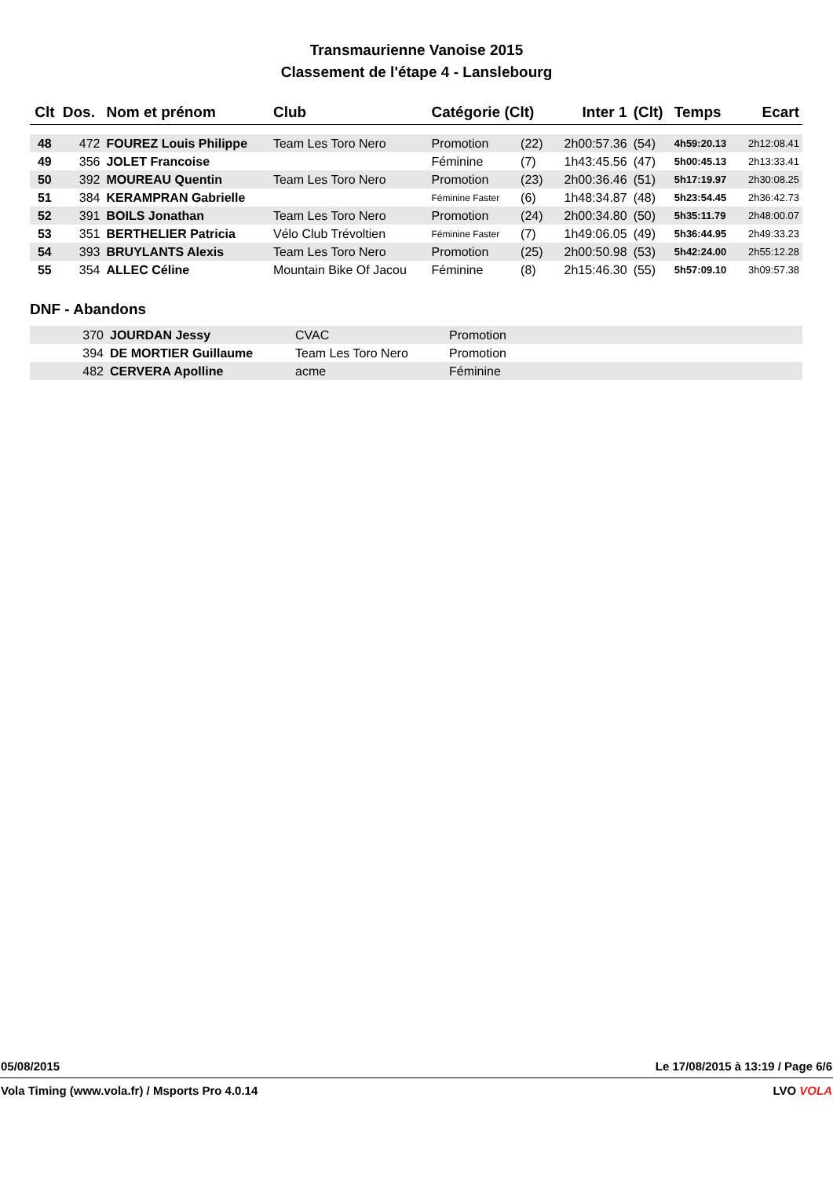Transmaurienne Vanoise 2015
Classement de l'étape 4 - Lanslebourg
| Clt | Dos. | Nom et prénom | Club | Catégorie (Clt) | | Inter 1 | (Clt) | Temps | Ecart |
| --- | --- | --- | --- | --- | --- | --- | --- | --- | --- |
| 48 | 472 | FOUREZ Louis Philippe | Team Les Toro Nero | Promotion | (22) | 2h00:57.36 | (54) | 4h59:20.13 | 2h12:08.41 |
| 49 | 356 | JOLET Francoise | | Féminine | (7) | 1h43:45.56 | (47) | 5h00:45.13 | 2h13:33.41 |
| 50 | 392 | MOUREAU Quentin | Team Les Toro Nero | Promotion | (23) | 2h00:36.46 | (51) | 5h17:19.97 | 2h30:08.25 |
| 51 | 384 | KERAMPRAN Gabrielle | | Féminine Faster | (6) | 1h48:34.87 | (48) | 5h23:54.45 | 2h36:42.73 |
| 52 | 391 | BOILS Jonathan | Team Les Toro Nero | Promotion | (24) | 2h00:34.80 | (50) | 5h35:11.79 | 2h48:00.07 |
| 53 | 351 | BERTHELIER Patricia | Vélo Club Trévoltien | Féminine Faster | (7) | 1h49:06.05 | (49) | 5h36:44.95 | 2h49:33.23 |
| 54 | 393 | BRUYLANTS Alexis | Team Les Toro Nero | Promotion | (25) | 2h00:50.98 | (53) | 5h42:24.00 | 2h55:12.28 |
| 55 | 354 | ALLEC Céline | Mountain Bike Of Jacou | Féminine | (8) | 2h15:46.30 | (55) | 5h57:09.10 | 3h09:57.38 |
DNF - Abandons
| | 370 | JOURDAN Jessy | CVAC | Promotion |
| | 394 | DE MORTIER Guillaume | Team Les Toro Nero | Promotion |
| | 482 | CERVERA Apolline | acme | Féminine |
05/08/2015 Le 17/08/2015 à 13:19 / Page 6/6
Vola Timing (www.vola.fr) / Msports Pro 4.0.14 LVO VOLA